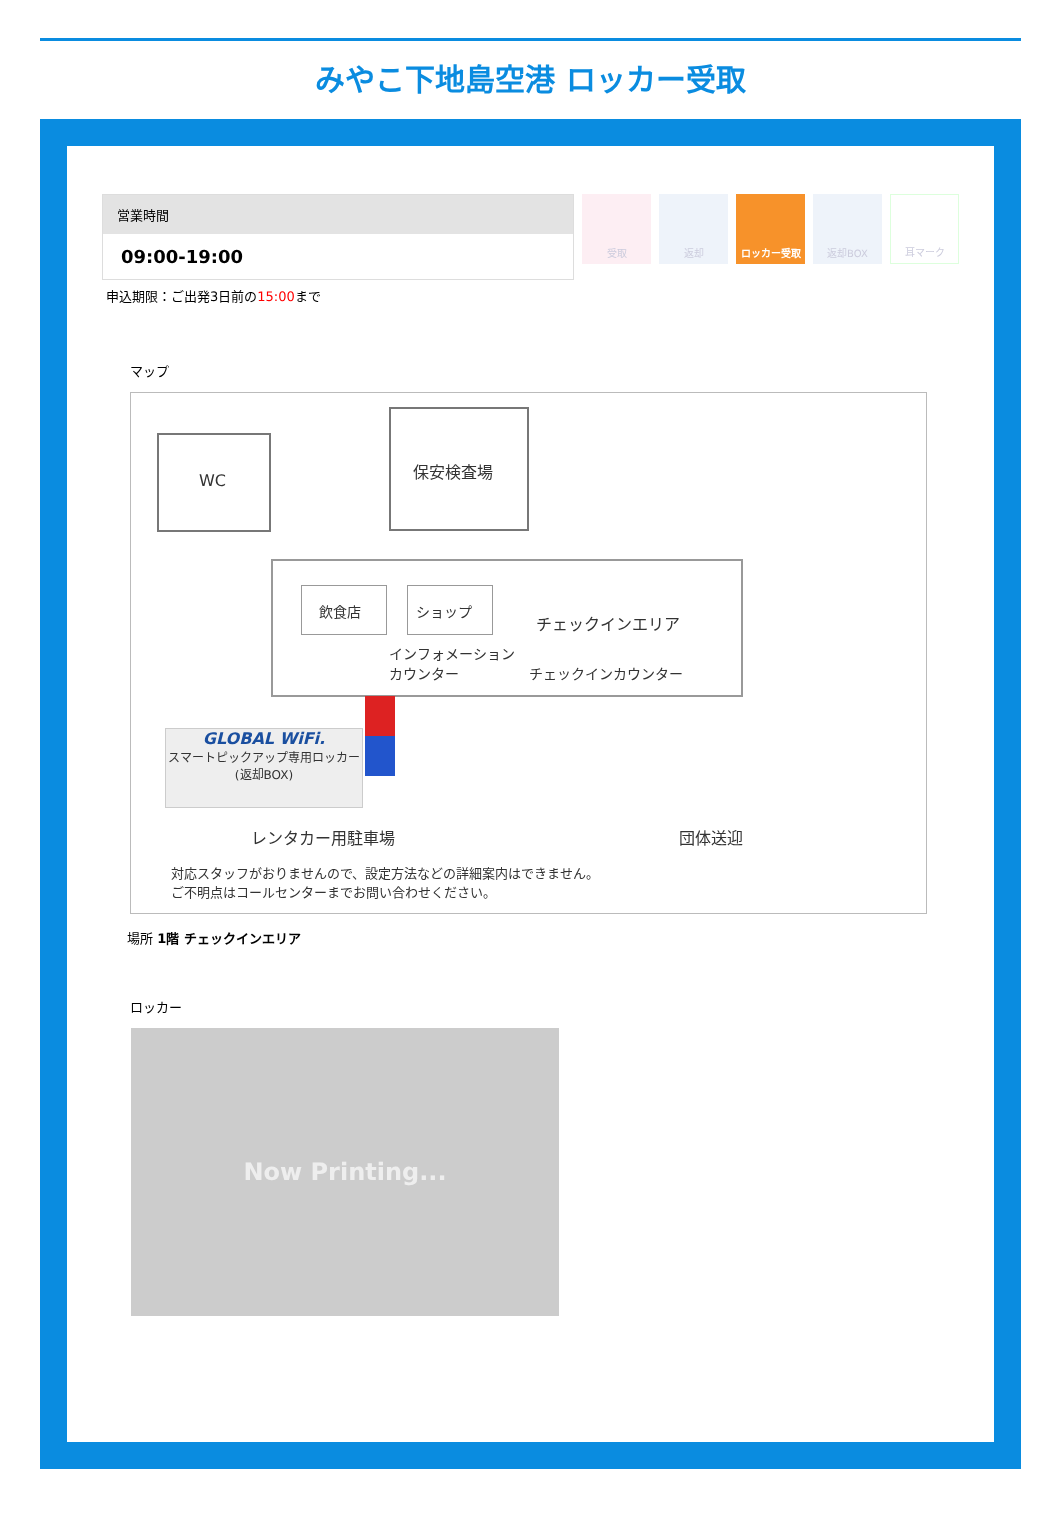みやこ下地島空港 ロッカー受取
営業時間
09:00-19:00
申込期限：ご出発3日前の15:00まで
受取 返却 ロッカー受取 返却BOX 耳マーク
マップ
WC
保安検査場
飲食店 ショップ
チェックインエリア
インフォメーション
カウンター
チェックインカウンター
GLOBAL WiFi.
スマートピックアップ専用ロッカー
(返却BOX)
レンタカー用駐車場 団体送迎
対応スタッフがおりませんので、設定方法などの詳細案内はできません。
ご不明点はコールセンターまでお問い合わせください。
場所 1階 チェックインエリア
ロッカー
Now Printing...